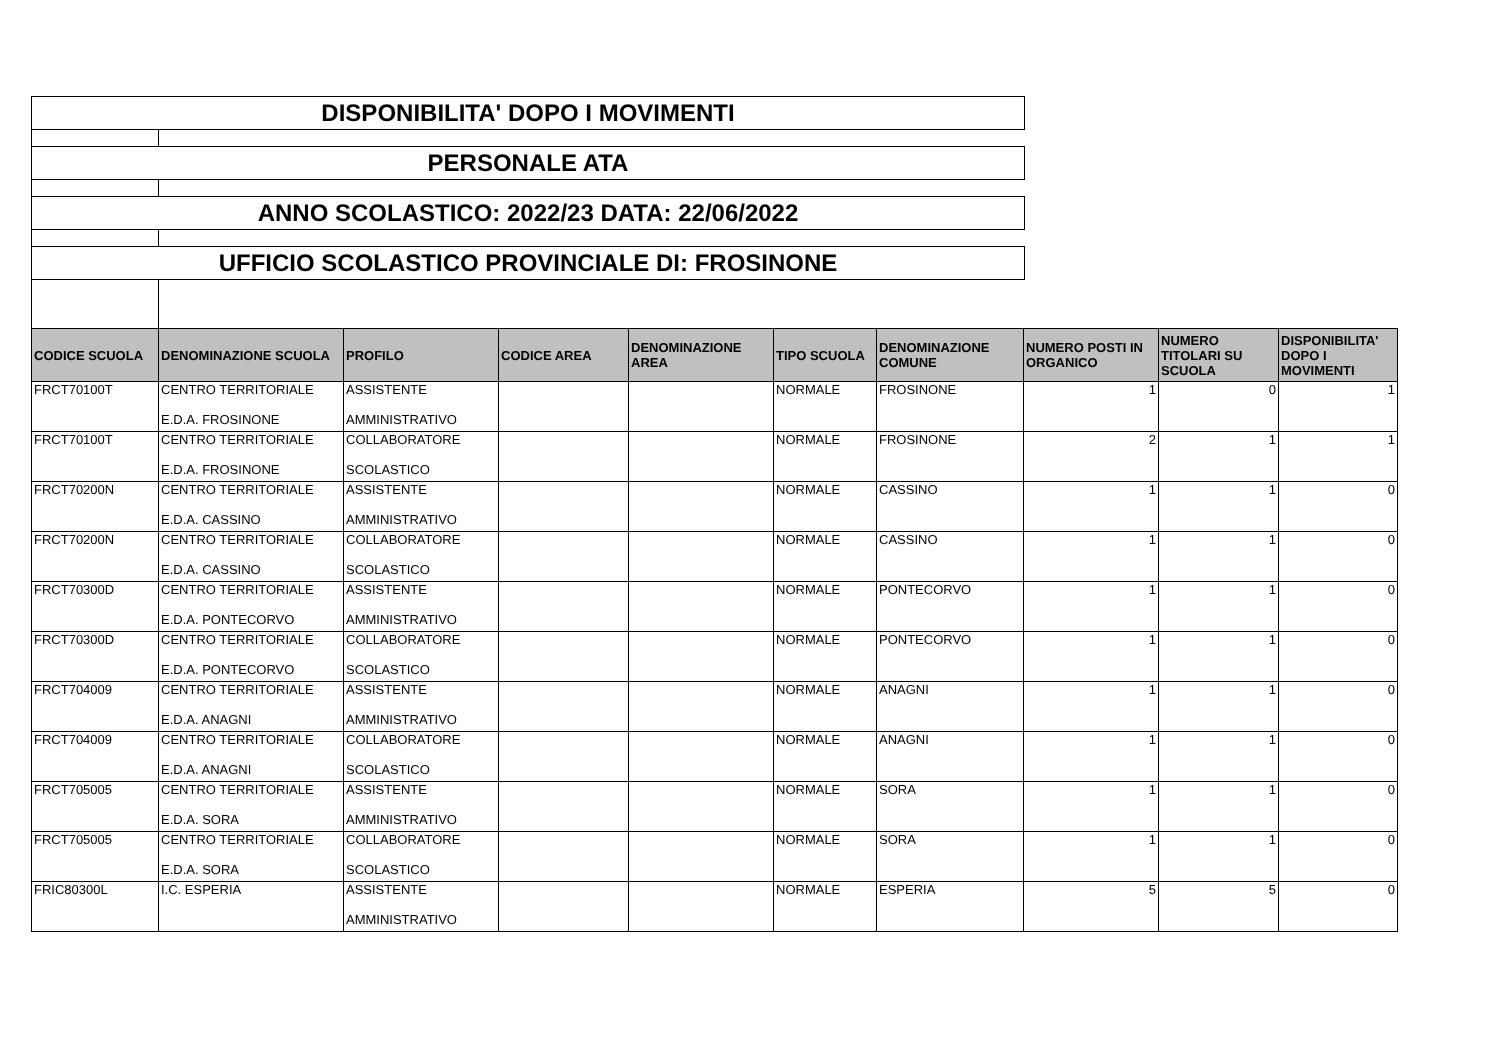DISPONIBILITA' DOPO I MOVIMENTI
PERSONALE ATA
ANNO SCOLASTICO: 2022/23 DATA: 22/06/2022
UFFICIO SCOLASTICO PROVINCIALE DI: FROSINONE
| CODICE SCUOLA | DENOMINAZIONE SCUOLA | PROFILO | CODICE AREA | DENOMINAZIONE AREA | TIPO SCUOLA | DENOMINAZIONE COMUNE | NUMERO POSTI IN ORGANICO | NUMERO TITOLARI SU SCUOLA | DISPONIBILITA' DOPO I MOVIMENTI |
| --- | --- | --- | --- | --- | --- | --- | --- | --- | --- |
| FRCT70100T | CENTRO TERRITORIALE E.D.A. FROSINONE | ASSISTENTE AMMINISTRATIVO | | | NORMALE | FROSINONE | 1 | 0 | 1 |
| FRCT70100T | CENTRO TERRITORIALE E.D.A. FROSINONE | COLLABORATORE SCOLASTICO | | | NORMALE | FROSINONE | 2 | 1 | 1 |
| FRCT70200N | CENTRO TERRITORIALE E.D.A. CASSINO | ASSISTENTE AMMINISTRATIVO | | | NORMALE | CASSINO | 1 | 1 | 0 |
| FRCT70200N | CENTRO TERRITORIALE E.D.A. CASSINO | COLLABORATORE SCOLASTICO | | | NORMALE | CASSINO | 1 | 1 | 0 |
| FRCT70300D | CENTRO TERRITORIALE E.D.A. PONTECORVO | ASSISTENTE AMMINISTRATIVO | | | NORMALE | PONTECORVO | 1 | 1 | 0 |
| FRCT70300D | CENTRO TERRITORIALE E.D.A. PONTECORVO | COLLABORATORE SCOLASTICO | | | NORMALE | PONTECORVO | 1 | 1 | 0 |
| FRCT704009 | CENTRO TERRITORIALE E.D.A. ANAGNI | ASSISTENTE AMMINISTRATIVO | | | NORMALE | ANAGNI | 1 | 1 | 0 |
| FRCT704009 | CENTRO TERRITORIALE E.D.A. ANAGNI | COLLABORATORE SCOLASTICO | | | NORMALE | ANAGNI | 1 | 1 | 0 |
| FRCT705005 | CENTRO TERRITORIALE E.D.A. SORA | ASSISTENTE AMMINISTRATIVO | | | NORMALE | SORA | 1 | 1 | 0 |
| FRCT705005 | CENTRO TERRITORIALE E.D.A. SORA | COLLABORATORE SCOLASTICO | | | NORMALE | SORA | 1 | 1 | 0 |
| FRIC80300L | I.C. ESPERIA | ASSISTENTE AMMINISTRATIVO | | | NORMALE | ESPERIA | 5 | 5 | 0 |